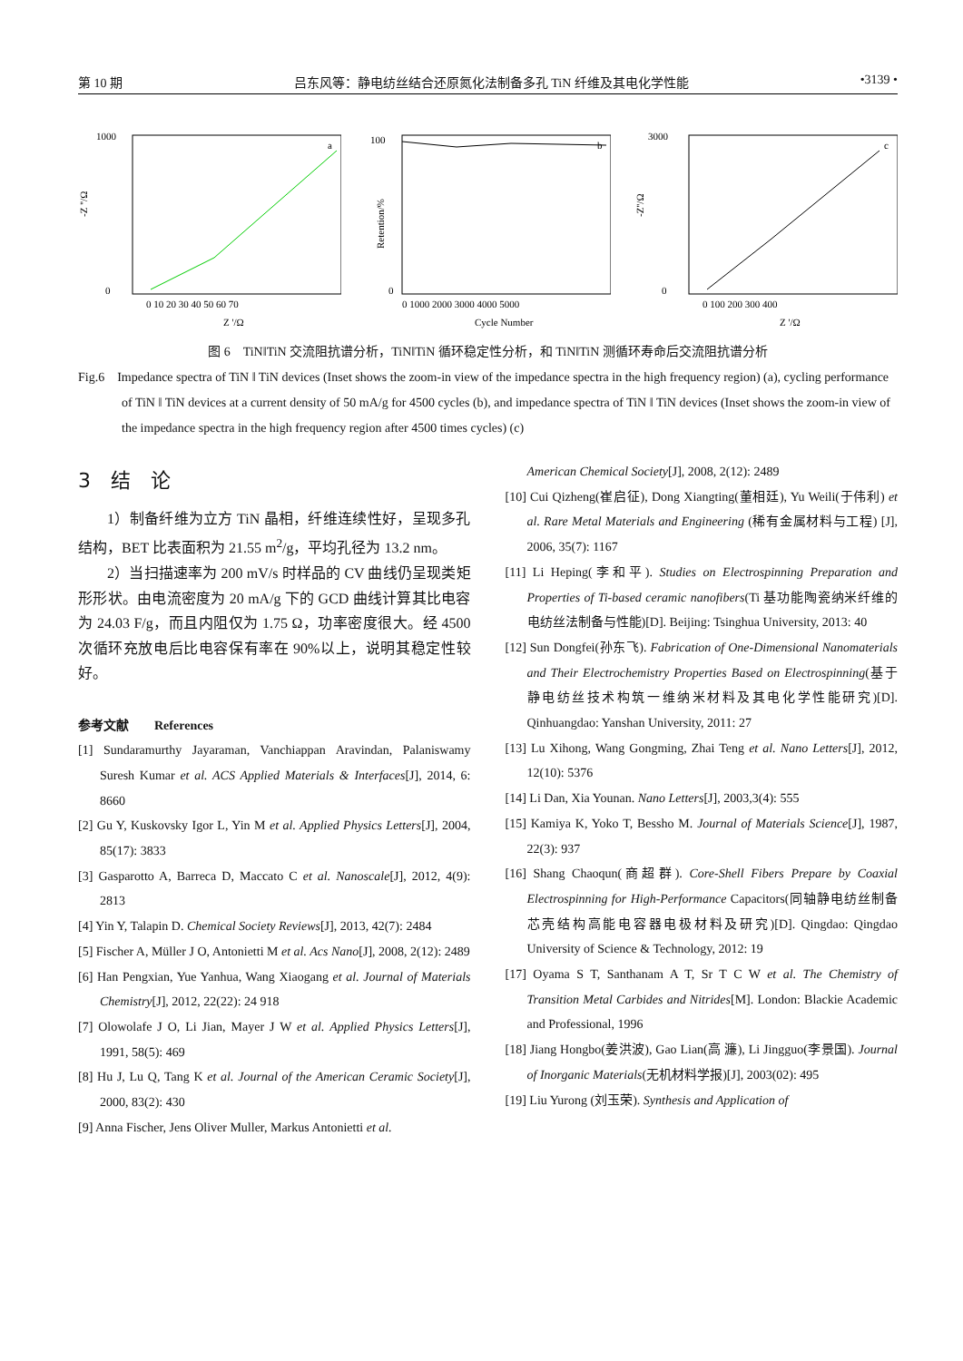第 10 期 吕东风等：静电纺丝结合还原氮化法制备多孔 TiN 纤维及其电化学性能 •3139 •
a
1000
0
-Z ''/Ω
0 10 20 30 40 50 60 70
Z '/Ω
b
100
0
Retention/%
0 1000 2000 3000 4000 5000
Cycle Number
c
3000
0
-Z''/Ω
0 100 200 300 400
Z '/Ω
图 6　TiN‖TiN 交流阻抗谱分析，TiN‖TiN 循环稳定性分析，和 TiN‖TiN 测循环寿命后交流阻抗谱分析
Fig.6　Impedance spectra of TiN ‖ TiN devices (Inset shows the zoom-in view of the impedance spectra in the high frequency region) (a), cycling performance of TiN ‖ TiN devices at a current density of 50 mA/g for 4500 cycles (b), and impedance spectra of TiN ‖ TiN devices (Inset shows the zoom-in view of the impedance spectra in the high frequency region after 4500 times cycles) (c)
3　结　论
1）制备纤维为立方 TiN 晶相，纤维连续性好，呈现多孔结构，BET 比表面积为 21.55 m<sup>2</sup>/g，平均孔径为 13.2 nm。
2）当扫描速率为 200 mV/s 时样品的 CV 曲线仍呈现类矩形形状。由电流密度为 20 mA/g 下的 GCD 曲线计算其比电容为 24.03 F/g，而且内阻仅为 1.75 Ω，功率密度很大。经 4500 次循环充放电后比电容保有率在 90%以上，说明其稳定性较好。
参考文献　　References
[1] Sundaramurthy Jayaraman, Vanchiappan Aravindan, Palaniswamy Suresh Kumar et al. ACS Applied Materials & Interfaces[J], 2014, 6: 8660
[2] Gu Y, Kuskovsky Igor L, Yin M et al. Applied Physics Letters[J], 2004, 85(17): 3833
[3] Gasparotto A, Barreca D, Maccato C et al. Nanoscale[J], 2012, 4(9): 2813
[4] Yin Y, Talapin D. Chemical Society Reviews[J], 2013, 42(7): 2484
[5] Fischer A, Müller J O, Antonietti M et al. Acs Nano[J], 2008, 2(12): 2489
[6] Han Pengxian, Yue Yanhua, Wang Xiaogang et al. Journal of Materials Chemistry[J], 2012, 22(22): 24 918
[7] Olowolafe J O, Li Jian, Mayer J W et al. Applied Physics Letters[J], 1991, 58(5): 469
[8] Hu J, Lu Q, Tang K et al. Journal of the American Ceramic Society[J], 2000, 83(2): 430
[9] Anna Fischer, Jens Oliver Muller, Markus Antonietti et al.
American Chemical Society[J], 2008, 2(12): 2489
[10] Cui Qizheng(崔启征), Dong Xiangting(董相廷), Yu Weili(于伟利) et al. Rare Metal Materials and Engineering (稀有金属材料与工程) [J], 2006, 35(7): 1167
[11] Li Heping(李和平). Studies on Electrospinning Preparation and Properties of Ti-based ceramic nanofibers(Ti 基功能陶瓷纳米纤维的电纺丝法制备与性能)[D]. Beijing: Tsinghua University, 2013: 40
[12] Sun Dongfei(孙东飞). Fabrication of One-Dimensional Nanomaterials and Their Electrochemistry Properties Based on Electrospinning(基于静电纺丝技术构筑一维纳米材料及其电化学性能研究)[D]. Qinhuangdao: Yanshan University, 2011: 27
[13] Lu Xihong, Wang Gongming, Zhai Teng et al. Nano Letters[J], 2012, 12(10): 5376
[14] Li Dan, Xia Younan. Nano Letters[J], 2003,3(4): 555
[15] Kamiya K, Yoko T, Bessho M. Journal of Materials Science[J], 1987, 22(3): 937
[16] Shang Chaoqun(商超群). Core-Shell Fibers Prepare by Coaxial Electrospinning for High-Performance Capacitors(同轴静电纺丝制备芯壳结构高能电容器电极材料及研究)[D]. Qingdao: Qingdao University of Science & Technology, 2012: 19
[17] Oyama S T, Santhanam A T, Sr T C W et al. The Chemistry of Transition Metal Carbides and Nitrides[M]. London: Blackie Academic and Professional, 1996
[18] Jiang Hongbo(姜洪波), Gao Lian(高 濂), Li Jingguo(李景国). Journal of Inorganic Materials(无机材料学报)[J], 2003(02): 495
[19] Liu Yurong (刘玉荣). Synthesis and Application of